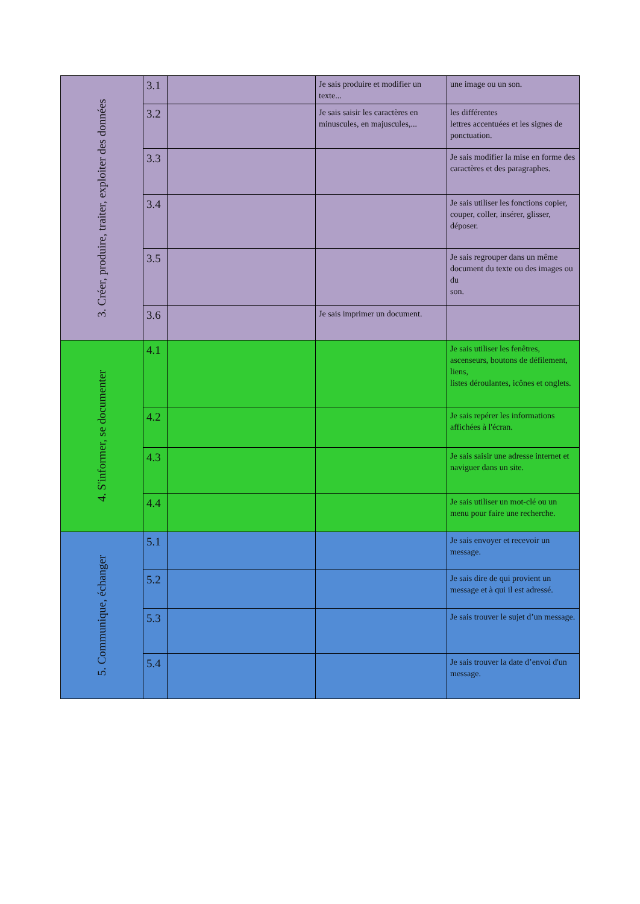| 3. Créer, produire, traiter, exploiter des données | 3.1 | | Je sais produire et modifier un texte... | une image ou un son. |
| | 3.2 | | Je sais saisir les caractères en minuscules, en majuscules,... | les différentes lettres accentuées et les signes de ponctuation. |
| | 3.3 | | | Je sais modifier la mise en forme des caractères et des paragraphes. |
| | 3.4 | | | Je sais utiliser les fonctions copier, couper, coller, insérer, glisser, déposer. |
| | 3.5 | | | Je sais regrouper dans un même document du texte ou des images ou du son. |
| | 3.6 | | Je sais imprimer un document. | |
| 4. S'informer, se documenter | 4.1 | | | Je sais utiliser les fenêtres, ascenseurs, boutons de défilement, liens, listes déroulantes, icônes et onglets. |
| | 4.2 | | | Je sais repérer les informations affichées à l'écran. |
| | 4.3 | | | Je sais saisir une adresse internet et naviguer dans un site. |
| | 4.4 | | | Je sais utiliser un mot-clé ou un menu pour faire une recherche. |
| 5. Communique, échanger | 5.1 | | | Je sais envoyer et recevoir un message. |
| | 5.2 | | | Je sais dire de qui provient un message et à qui il est adressé. |
| | 5.3 | | | Je sais trouver le sujet d’un message. |
| | 5.4 | | | Je sais trouver la date d’envoi d'un message. |